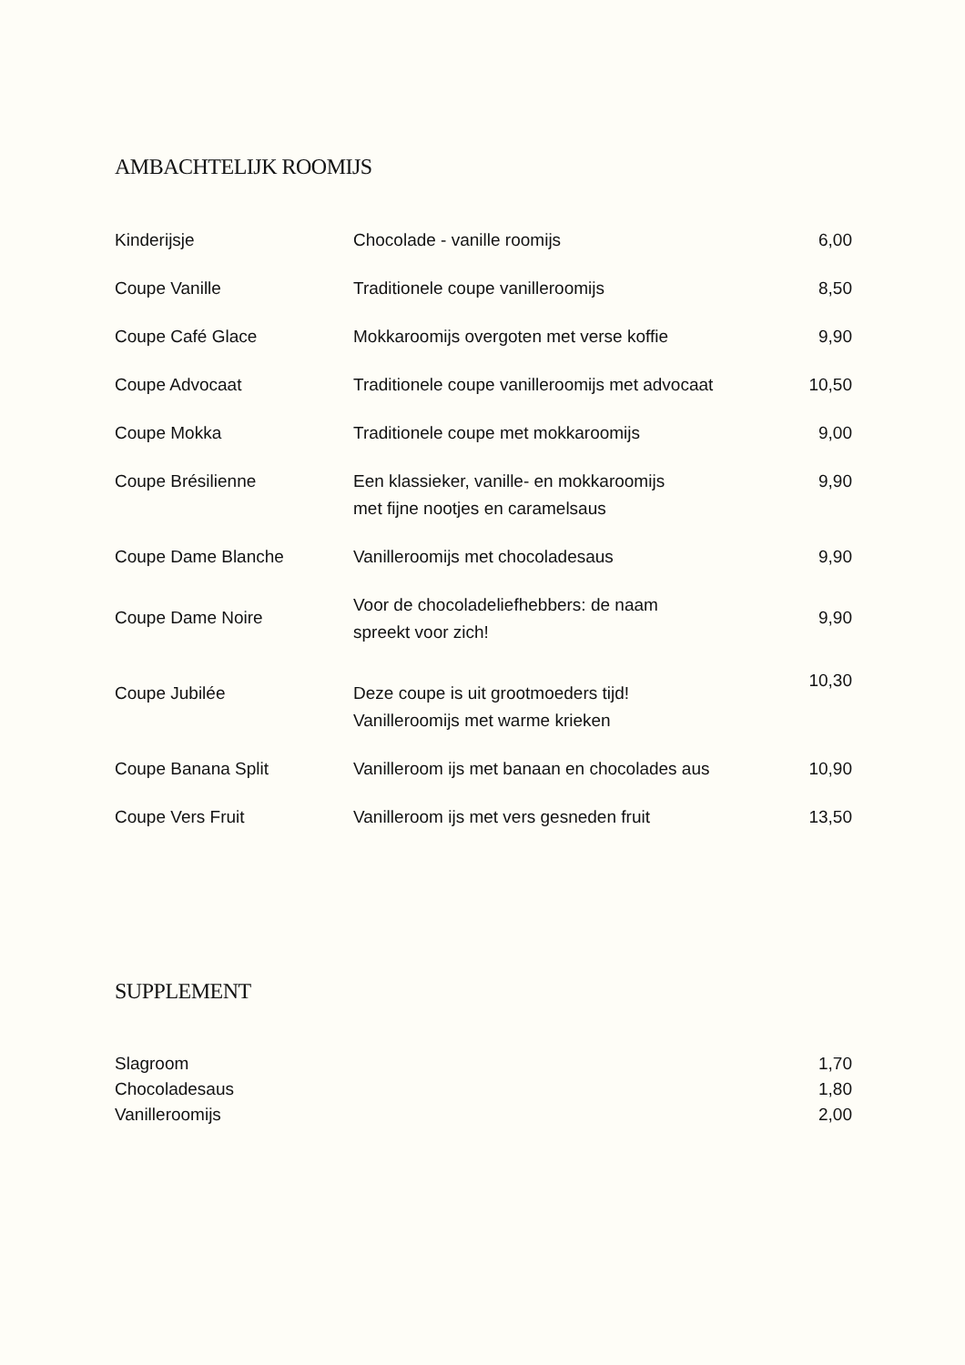AMBACHTELIJK ROOMIJS
| Kinderijsje | Chocolade - vanille roomijs | 6,00 |
| Coupe Vanille | Traditionele coupe vanilleroomijs | 8,50 |
| Coupe Café Glace | Mokkaroomijs overgoten met verse koffie | 9,90 |
| Coupe Advocaat | Traditionele coupe vanilleroomijs met advocaat | 10,50 |
| Coupe Mokka | Traditionele coupe met mokkaroomijs | 9,00 |
| Coupe Brésilienne | Een klassieker, vanille- en mokkaroomijs met fijne nootjes en caramelsaus | 9,90 |
| Coupe Dame Blanche | Vanilleroomijs met chocoladesaus | 9,90 |
| Coupe Dame Noire | Voor de chocoladeliefhebbers: de naam spreekt voor zich! | 9,90 |
| Coupe Jubilée | Deze coupe is uit grootmoeders tijd! Vanilleroomijs met warme krieken | 10,30 |
| Coupe Banana Split | Vanilleroom ijs met banaan en chocolades aus | 10,90 |
| Coupe Vers Fruit | Vanilleroom ijs met vers gesneden fruit | 13,50 |
SUPPLEMENT
| Slagroom | 1,70 |
| Chocoladesaus | 1,80 |
| Vanilleroomijs | 2,00 |